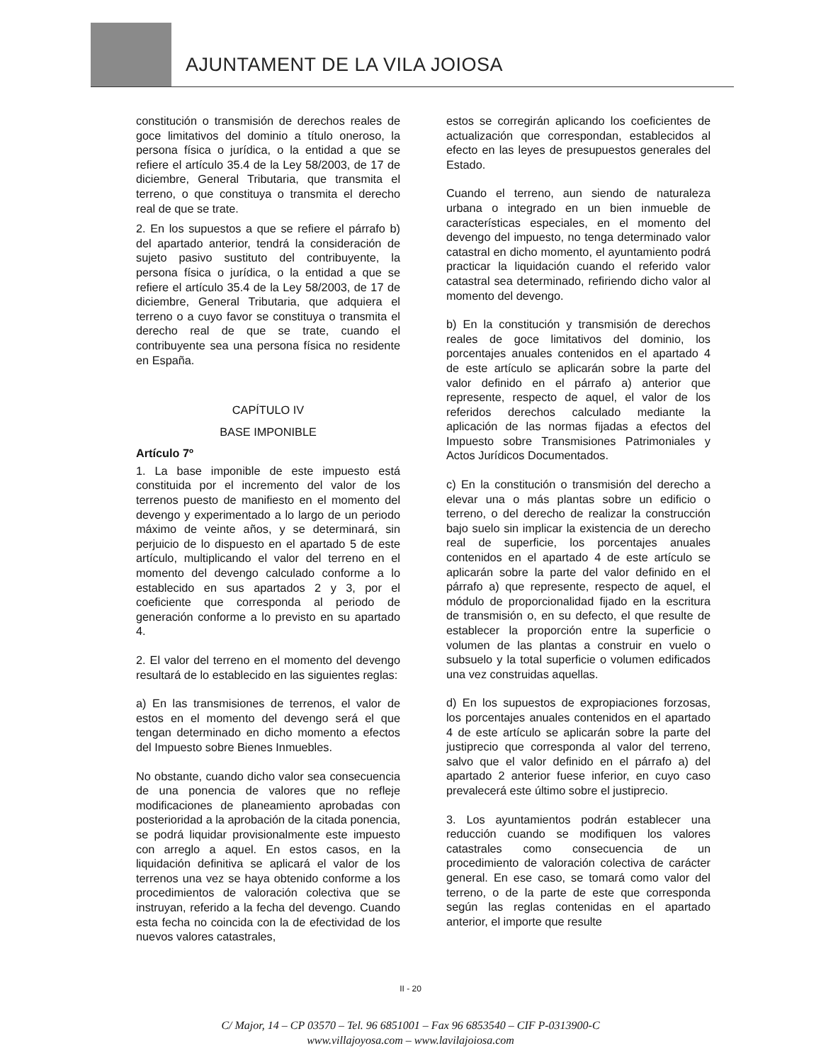AJUNTAMENT DE LA VILA JOIOSA
constitución o transmisión de derechos reales de goce limitativos del dominio a título oneroso, la persona física o jurídica, o la entidad a que se refiere el artículo 35.4 de la Ley 58/2003, de 17 de diciembre, General Tributaria, que transmita el terreno, o que constituya o transmita el derecho real de que se trate.
2. En los supuestos a que se refiere el párrafo b) del apartado anterior, tendrá la consideración de sujeto pasivo sustituto del contribuyente, la persona física o jurídica, o la entidad a que se refiere el artículo 35.4 de la Ley 58/2003, de 17 de diciembre, General Tributaria, que adquiera el terreno o a cuyo favor se constituya o transmita el derecho real de que se trate, cuando el contribuyente sea una persona física no residente en España.
CAPÍTULO IV
BASE IMPONIBLE
Artículo 7º
1. La base imponible de este impuesto está constituida por el incremento del valor de los terrenos puesto de manifiesto en el momento del devengo y experimentado a lo largo de un periodo máximo de veinte años, y se determinará, sin perjuicio de lo dispuesto en el apartado 5 de este artículo, multiplicando el valor del terreno en el momento del devengo calculado conforme a lo establecido en sus apartados 2 y 3, por el coeficiente que corresponda al periodo de generación conforme a lo previsto en su apartado 4.
2. El valor del terreno en el momento del devengo resultará de lo establecido en las siguientes reglas:
a) En las transmisiones de terrenos, el valor de estos en el momento del devengo será el que tengan determinado en dicho momento a efectos del Impuesto sobre Bienes Inmuebles.
No obstante, cuando dicho valor sea consecuencia de una ponencia de valores que no refleje modificaciones de planeamiento aprobadas con posterioridad a la aprobación de la citada ponencia, se podrá liquidar provisionalmente este impuesto con arreglo a aquel. En estos casos, en la liquidación definitiva se aplicará el valor de los terrenos una vez se haya obtenido conforme a los procedimientos de valoración colectiva que se instruyan, referido a la fecha del devengo. Cuando esta fecha no coincida con la de efectividad de los nuevos valores catastrales,
estos se corregirán aplicando los coeficientes de actualización que correspondan, establecidos al efecto en las leyes de presupuestos generales del Estado.
Cuando el terreno, aun siendo de naturaleza urbana o integrado en un bien inmueble de características especiales, en el momento del devengo del impuesto, no tenga determinado valor catastral en dicho momento, el ayuntamiento podrá practicar la liquidación cuando el referido valor catastral sea determinado, refiriendo dicho valor al momento del devengo.
b) En la constitución y transmisión de derechos reales de goce limitativos del dominio, los porcentajes anuales contenidos en el apartado 4 de este artículo se aplicarán sobre la parte del valor definido en el párrafo a) anterior que represente, respecto de aquel, el valor de los referidos derechos calculado mediante la aplicación de las normas fijadas a efectos del Impuesto sobre Transmisiones Patrimoniales y Actos Jurídicos Documentados.
c) En la constitución o transmisión del derecho a elevar una o más plantas sobre un edificio o terreno, o del derecho de realizar la construcción bajo suelo sin implicar la existencia de un derecho real de superficie, los porcentajes anuales contenidos en el apartado 4 de este artículo se aplicarán sobre la parte del valor definido en el párrafo a) que represente, respecto de aquel, el módulo de proporcionalidad fijado en la escritura de transmisión o, en su defecto, el que resulte de establecer la proporción entre la superficie o volumen de las plantas a construir en vuelo o subsuelo y la total superficie o volumen edificados una vez construidas aquellas.
d) En los supuestos de expropiaciones forzosas, los porcentajes anuales contenidos en el apartado 4 de este artículo se aplicarán sobre la parte del justiprecio que corresponda al valor del terreno, salvo que el valor definido en el párrafo a) del apartado 2 anterior fuese inferior, en cuyo caso prevalecerá este último sobre el justiprecio.
3. Los ayuntamientos podrán establecer una reducción cuando se modifiquen los valores catastrales como consecuencia de un procedimiento de valoración colectiva de carácter general. En ese caso, se tomará como valor del terreno, o de la parte de este que corresponda según las reglas contenidas en el apartado anterior, el importe que resulte
II - 20
C/ Major, 14 – CP 03570 – Tel. 96 6851001 – Fax 96 6853540 – CIF P-0313900-C
www.villajoyosa.com – www.lavilajoiosa.com